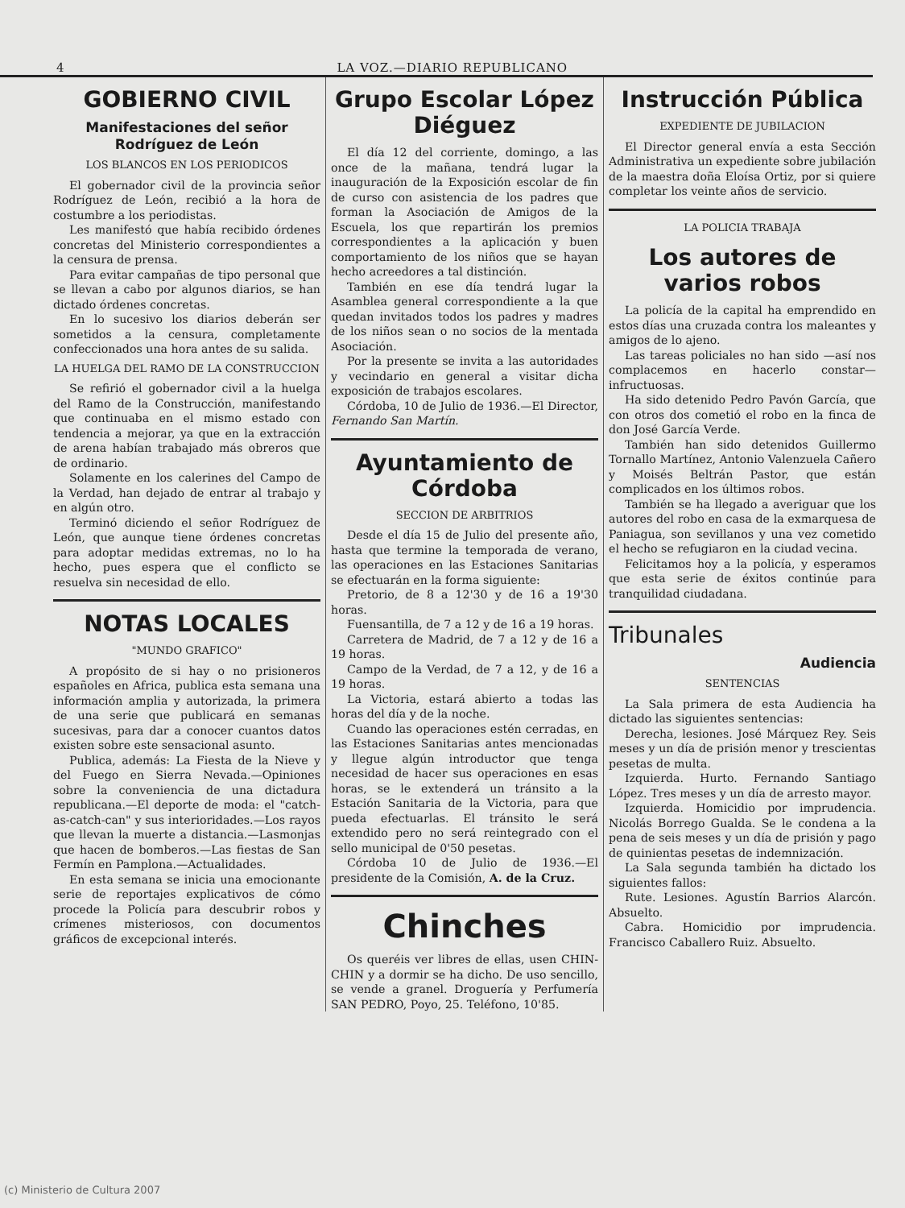4 LA VOZ.—DIARIO REPUBLICANO
GOBIERNO CIVIL
Manifestaciones del señor Rodríguez de León
LOS BLANCOS EN LOS PERIODICOS
El gobernador civil de la provincia señor Rodríguez de León, recibió a la hora de costumbre a los periodistas.
Les manifestó que había recibido órdenes concretas del Ministerio correspondientes a la censura de prensa.
Para evitar campañas de tipo personal que se llevan a cabo por algunos diarios, se han dictado órdenes concretas.
En lo sucesivo los diarios deberán ser sometidos a la censura, completamente confeccionados una hora antes de su salida.
LA HUELGA DEL RAMO DE LA CONSTRUCCION
Se refirió el gobernador civil a la huelga del Ramo de la Construcción, manifestando que continuaba en el mismo estado con tendencia a mejorar, ya que en la extracción de arena habían trabajado más obreros que de ordinario.
Solamente en los calerines del Campo de la Verdad, han dejado de entrar al trabajo y en algún otro.
Terminó diciendo el señor Rodríguez de León, que aunque tiene órdenes concretas para adoptar medidas extremas, no lo ha hecho, pues espera que el conflicto se resuelva sin necesidad de ello.
NOTAS LOCALES
"MUNDO GRAFICO"
A propósito de si hay o no prisioneros españoles en Africa, publica esta semana una información amplia y autorizada, la primera de una serie que publicará en semanas sucesivas, para dar a conocer cuantos datos existen sobre este sensacional asunto.
Publica, además: La Fiesta de la Nieve y del Fuego en Sierra Nevada.—Opiniones sobre la conveniencia de una dictadura republicana.—El deporte de moda: el "catch-as-catch-can" y sus interioridades.—Los rayos que llevan la muerte a distancia.—Lasmonjas que hacen de bomberos.—Las fiestas de San Fermín en Pamplona.—Actualidades.
En esta semana se inicia una emocionante serie de reportajes explicativos de cómo procede la Policía para descubrir robos y crímenes misteriosos, con documentos gráficos de excepcional interés.
Grupo Escolar López Diéguez
El día 12 del corriente, domingo, a las once de la mañana, tendrá lugar la inauguración de la Exposición escolar de fin de curso con asistencia de los padres que forman la Asociación de Amigos de la Escuela, los que repartirán los premios correspondientes a la aplicación y buen comportamiento de los niños que se hayan hecho acreedores a tal distinción.
También en ese día tendrá lugar la Asamblea general correspondiente a la que quedan invitados todos los padres y madres de los niños sean o no socios de la mentada Asociación.
Por la presente se invita a las autoridades y vecindario en general a visitar dicha exposición de trabajos escolares.
Córdoba, 10 de Julio de 1936.—El Director, Fernando San Martín.
Ayuntamiento de Córdoba
SECCION DE ARBITRIOS
Desde el día 15 de Julio del presente año, hasta que termine la temporada de verano, las operaciones en las Estaciones Sanitarias se efectuarán en la forma siguiente:
Pretorio, de 8 a 12'30 y de 16 a 19'30 horas.
Fuensantilla, de 7 a 12 y de 16 a 19 horas.
Carretera de Madrid, de 7 a 12 y de 16 a 19 horas.
Campo de la Verdad, de 7 a 12, y de 16 a 19 horas.
La Victoria, estará abierto a todas las horas del día y de la noche.
Cuando las operaciones estén cerradas, en las Estaciones Sanitarias antes mencionadas y llegue algún introductor que tenga necesidad de hacer sus operaciones en esas horas, se le extenderá un tránsito a la Estación Sanitaria de la Victoria, para que pueda efectuarlas. El tránsito le será extendido pero no será reintegrado con el sello municipal de 0'50 pesetas.
Córdoba 10 de Julio de 1936.—El presidente de la Comisión, A. de la Cruz.
Chinches
Os queréis ver libres de ellas, usen CHIN-CHIN y a dormir se ha dicho. De uso sencillo, se vende a granel. Droguería y Perfumería SAN PEDRO, Poyo, 25. Teléfono, 10'85.
Instrucción Pública
EXPEDIENTE DE JUBILACION
El Director general envía a esta Sección Administrativa un expediente sobre jubilación de la maestra doña Eloísa Ortiz, por si quiere completar los veinte años de servicio.
LA POLICIA TRABAJA
Los autores de varios robos
La policía de la capital ha emprendido en estos días una cruzada contra los maleantes y amigos de lo ajeno.
Las tareas policiales no han sido —así nos complacemos en hacerlo constar—infructuosas.
Ha sido detenido Pedro Pavón García, que con otros dos cometió el robo en la finca de don José García Verde.
También han sido detenidos Guillermo Tornallo Martínez, Antonio Valenzuela Cañero y Moisés Beltrán Pastor, que están complicados en los últimos robos.
También se ha llegado a averiguar que los autores del robo en casa de la exmarquesa de Paniagua, son sevillanos y una vez cometido el hecho se refugiaron en la ciudad vecina.
Felicitamos hoy a la policía, y esperamos que esta serie de éxitos continúe para tranquilidad ciudadana.
Tribunales
Audiencia
SENTENCIAS
La Sala primera de esta Audiencia ha dictado las siguientes sentencias:
Derecha, lesiones. José Márquez Rey. Seis meses y un día de prisión menor y trescientas pesetas de multa.
Izquierda. Hurto. Fernando Santiago López. Tres meses y un día de arresto mayor.
Izquierda. Homicidio por imprudencia. Nicolás Borrego Gualda. Se le condena a la pena de seis meses y un día de prisión y pago de quinientas pesetas de indemnización.
La Sala segunda también ha dictado los siguientes fallos:
Rute. Lesiones. Agustín Barrios Alarcón. Absuelto.
Cabra. Homicidio por imprudencia. Francisco Caballero Ruiz. Absuelto.
(c) Ministerio de Cultura 2007